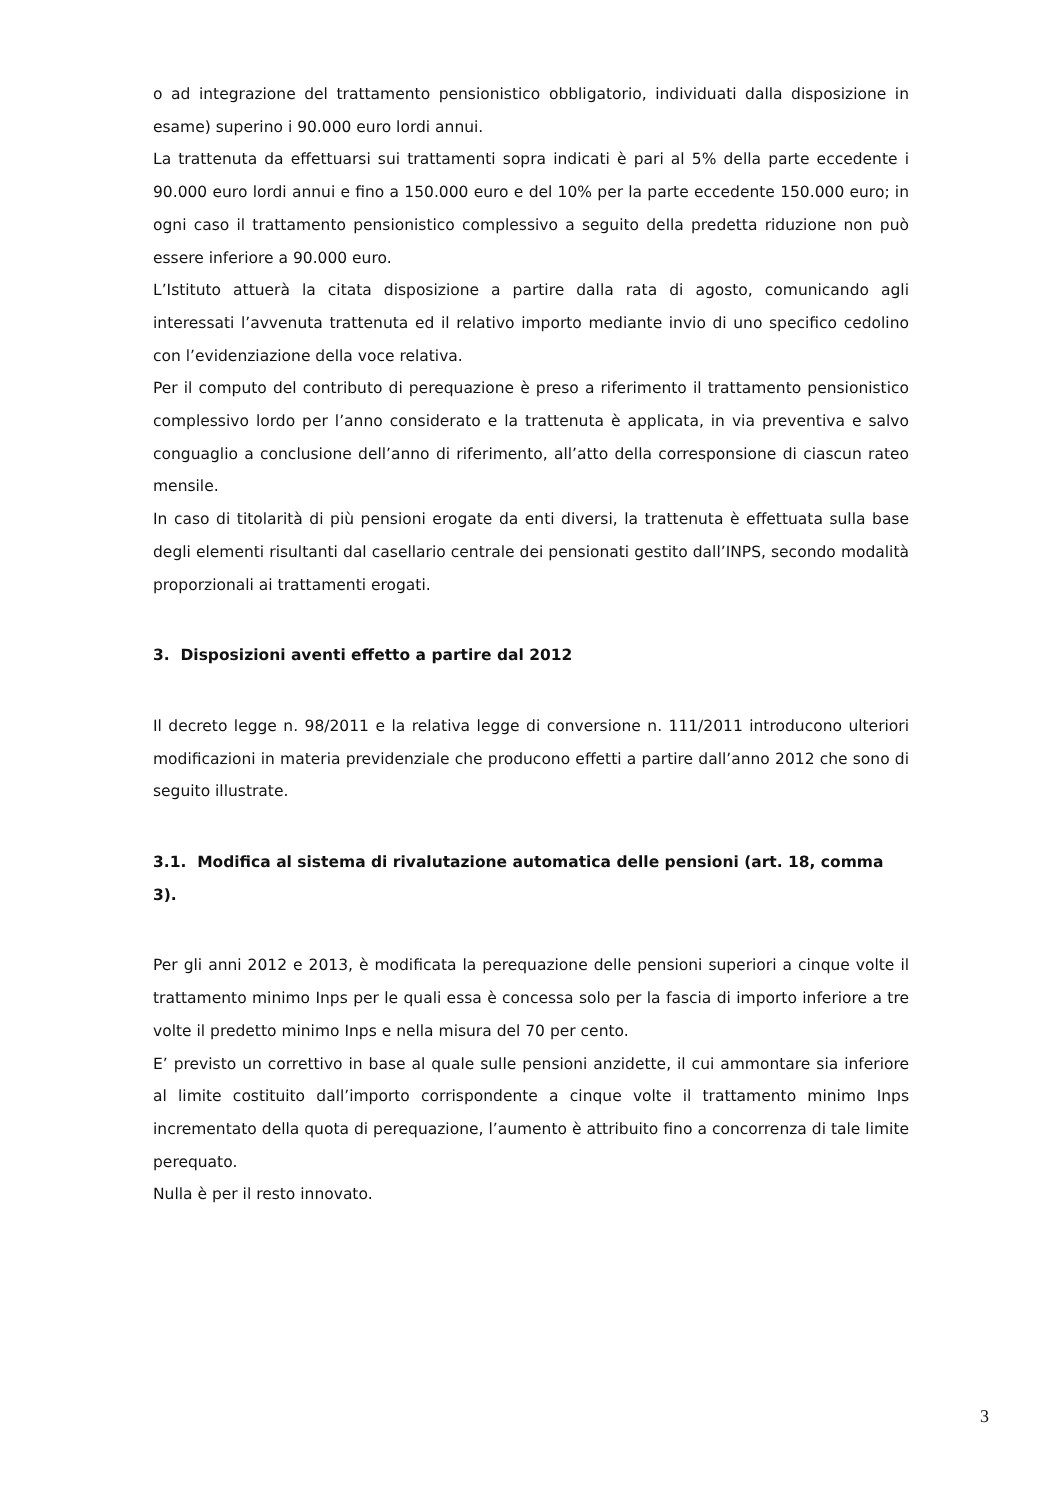o ad integrazione del trattamento pensionistico obbligatorio, individuati dalla disposizione in esame) superino i 90.000 euro lordi annui.
La trattenuta da effettuarsi sui trattamenti sopra indicati è pari al 5% della parte eccedente i 90.000 euro lordi annui e fino a 150.000 euro e del 10% per la parte eccedente 150.000 euro; in ogni caso il trattamento pensionistico complessivo a seguito della predetta riduzione non può essere inferiore a 90.000 euro.
L’Istituto attuerà la citata disposizione a partire dalla rata di agosto, comunicando agli interessati l’avvenuta trattenuta ed il relativo importo mediante invio di uno specifico cedolino con l’evidenziazione della voce relativa.
Per il computo del contributo di perequazione è preso a riferimento il trattamento pensionistico complessivo lordo per l’anno considerato e la trattenuta è applicata, in via preventiva e salvo conguaglio a conclusione dell’anno di riferimento, all’atto della corresponsione di ciascun rateo mensile.
In caso di titolarità di più pensioni erogate da enti diversi, la trattenuta è effettuata sulla base degli elementi risultanti dal casellario centrale dei pensionati gestito dall’INPS, secondo modalità proporzionali ai trattamenti erogati.
3. Disposizioni aventi effetto a partire dal 2012
Il decreto legge n. 98/2011 e la relativa legge di conversione n. 111/2011 introducono ulteriori modificazioni in materia previdenziale che producono effetti a partire dall’anno 2012 che sono di seguito illustrate.
3.1. Modifica al sistema di rivalutazione automatica delle pensioni (art. 18, comma 3).
Per gli anni 2012 e 2013, è modificata la perequazione delle pensioni superiori a cinque volte il trattamento minimo Inps per le quali essa è concessa solo per la fascia di importo inferiore a tre volte il predetto minimo Inps e nella misura del 70 per cento.
E’ previsto un correttivo in base al quale sulle pensioni anzidette, il cui ammontare sia inferiore al limite costituito dall’importo corrispondente a cinque volte il trattamento minimo Inps incrementato della quota di perequazione, l’aumento è attribuito fino a concorrenza di tale limite perequato.
Nulla è per il resto innovato.
3